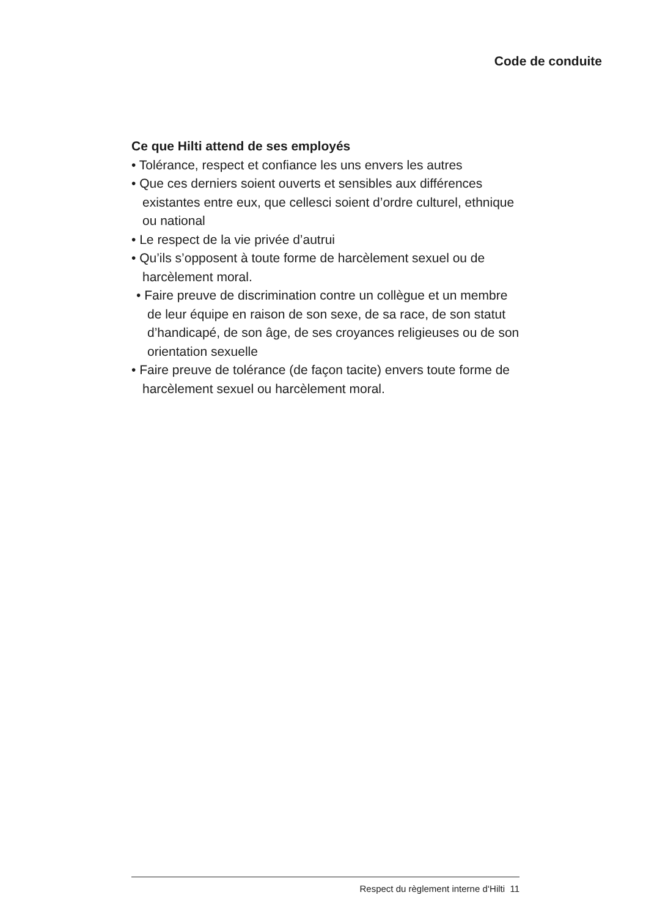Code de conduite
Ce que Hilti attend de ses employés
• Tolérance, respect et confiance les uns envers les autres
• Que ces derniers soient ouverts et sensibles aux différences existantes entre eux, que cellesci soient d’ordre culturel, ethnique ou national
• Le respect de la vie privée d’autrui
• Qu’ils s’opposent à toute forme de harcèlement sexuel ou de harcèlement moral.
• Faire preuve de discrimination contre un collègue et un membre de leur équipe en raison de son sexe, de sa race, de son statut d’handicapé, de son âge, de ses croyances religieuses ou de son orientation sexuelle
• Faire preuve de tolérance (de façon tacite) envers toute forme de harcèlement sexuel ou harcèlement moral.
Respect du règlement interne d‘Hilti 11